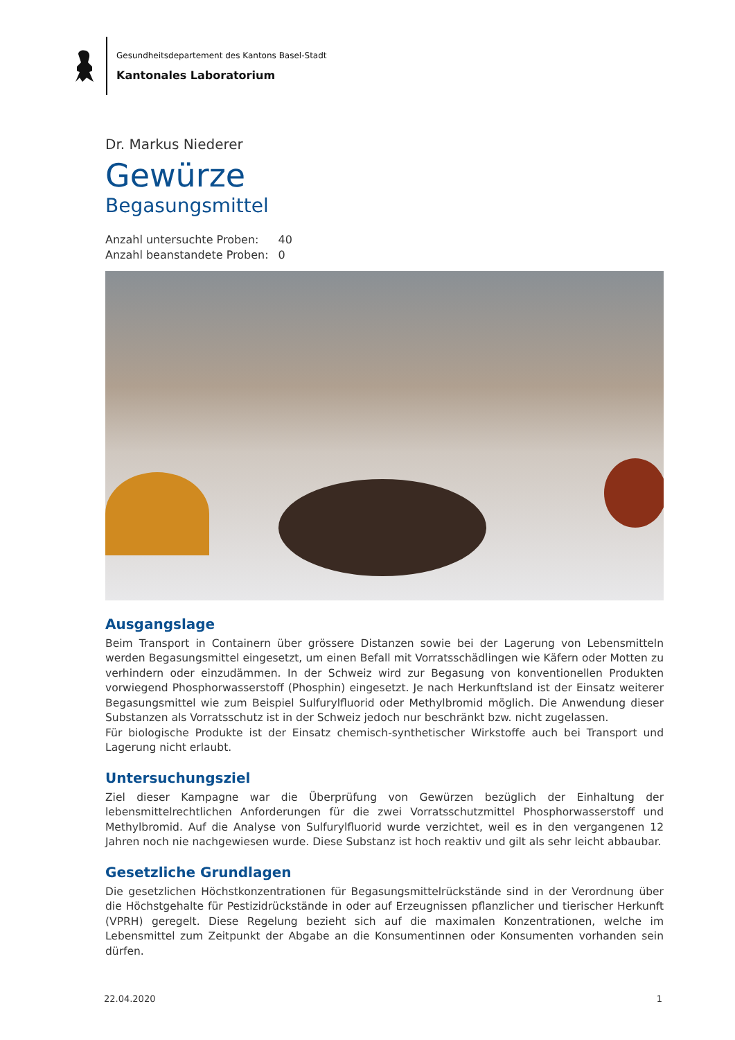Gesundheitsdepartement des Kantons Basel-Stadt
Kantonales Laboratorium
Dr. Markus Niederer
Gewürze
Begasungsmittel
| Anzahl untersuchte Proben: | 40 |
| Anzahl beanstandete Proben: | 0 |
Ausgangslage
Beim Transport in Containern über grössere Distanzen sowie bei der Lagerung von Lebensmitteln werden Begasungsmittel eingesetzt, um einen Befall mit Vorratsschädlingen wie Käfern oder Motten zu verhindern oder einzudämmen. In der Schweiz wird zur Begasung von konventionellen Produkten vorwiegend Phosphorwasserstoff (Phosphin) eingesetzt. Je nach Herkunftsland ist der Einsatz weiterer Begasungsmittel wie zum Beispiel Sulfurylfluorid oder Methylbromid möglich. Die Anwendung dieser Substanzen als Vorratsschutz ist in der Schweiz jedoch nur beschränkt bzw. nicht zugelassen.
Für biologische Produkte ist der Einsatz chemisch-synthetischer Wirkstoffe auch bei Transport und Lagerung nicht erlaubt.
Untersuchungsziel
Ziel dieser Kampagne war die Überprüfung von Gewürzen bezüglich der Einhaltung der lebensmittelrechtlichen Anforderungen für die zwei Vorratsschutzmittel Phosphorwasserstoff und Methylbromid. Auf die Analyse von Sulfurylfluorid wurde verzichtet, weil es in den vergangenen 12 Jahren noch nie nachgewiesen wurde. Diese Substanz ist hoch reaktiv und gilt als sehr leicht abbaubar.
Gesetzliche Grundlagen
Die gesetzlichen Höchstkonzentrationen für Begasungsmittelrückstände sind in der Verordnung über die Höchstgehalte für Pestizidrückstände in oder auf Erzeugnissen pflanzlicher und tierischer Herkunft (VPRH) geregelt. Diese Regelung bezieht sich auf die maximalen Konzentrationen, welche im Lebensmittel zum Zeitpunkt der Abgabe an die Konsumentinnen oder Konsumenten vorhanden sein dürfen.
22.04.2020 1